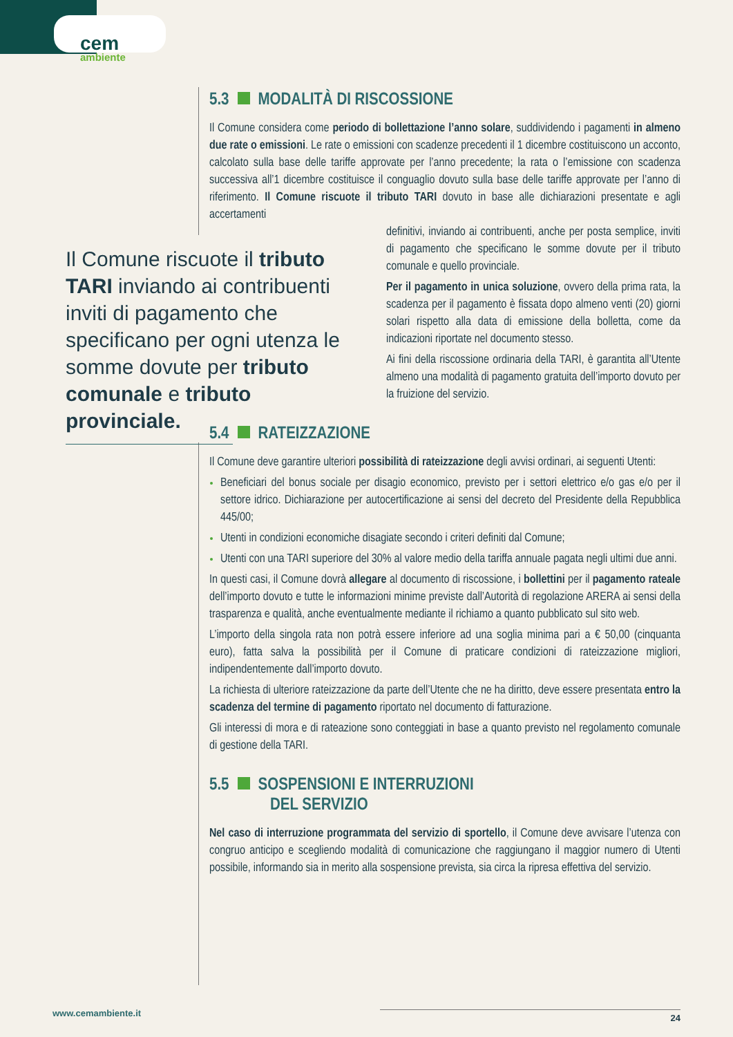cem
ambiente
Il Comune riscuote il tributo TARI inviando ai contribuenti inviti di pagamento che specificano per ogni utenza le somme dovute per tributo comunale e tributo provinciale.
5.3 MODALITÀ DI RISCOSSIONE
Il Comune considera come periodo di bollettazione l’anno solare, suddividendo i pagamenti in almeno due rate o emissioni. Le rate o emissioni con scadenze precedenti il 1 dicembre costituiscono un acconto, calcolato sulla base delle tariffe approvate per l’anno precedente; la rata o l’emissione con scadenza successiva all’1 dicembre costituisce il conguaglio dovuto sulla base delle tariffe approvate per l’anno di riferimento. Il Comune riscuote il tributo TARI dovuto in base alle dichiarazioni presentate e agli accertamenti
definitivi, inviando ai contribuenti, anche per posta semplice, inviti di pagamento che specificano le somme dovute per il tributo comunale e quello provinciale.
Per il pagamento in unica soluzione, ovvero della prima rata, la scadenza per il pagamento è fissata dopo almeno venti (20) giorni solari rispetto alla data di emissione della bolletta, come da indicazioni riportate nel documento stesso.
Ai fini della riscossione ordinaria della TARI, è garantita all’Utente almeno una modalità di pagamento gratuita dell’importo dovuto per la fruizione del servizio.
5.4 RATEIZZAZIONE
Il Comune deve garantire ulteriori possibilità di rateizzazione degli avvisi ordinari, ai seguenti Utenti:
Beneficiari del bonus sociale per disagio economico, previsto per i settori elettrico e/o gas e/o per il settore idrico. Dichiarazione per autocertificazione ai sensi del decreto del Presidente della Repubblica 445/00;
Utenti in condizioni economiche disagiate secondo i criteri definiti dal Comune;
Utenti con una TARI superiore del 30% al valore medio della tariffa annuale pagata negli ultimi due anni.
In questi casi, il Comune dovrà allegare al documento di riscossione, i bollettini per il pagamento rateale dell’importo dovuto e tutte le informazioni minime previste dall’Autorità di regolazione ARERA ai sensi della trasparenza e qualità, anche eventualmente mediante il richiamo a quanto pubblicato sul sito web.
L’importo della singola rata non potrà essere inferiore ad una soglia minima pari a € 50,00 (cinquanta euro), fatta salva la possibilità per il Comune di praticare condizioni di rateizzazione migliori, indipendentemente dall’importo dovuto.
La richiesta di ulteriore rateizzazione da parte dell’Utente che ne ha diritto, deve essere presentata entro la scadenza del termine di pagamento riportato nel documento di fatturazione.
Gli interessi di mora e di rateazione sono conteggiati in base a quanto previsto nel regolamento comunale di gestione della TARI.
5.5 SOSPENSIONI E INTERRUZIONI
DEL SERVIZIO
Nel caso di interruzione programmata del servizio di sportello, il Comune deve avvisare l’utenza con congruo anticipo e scegliendo modalità di comunicazione che raggiungano il maggior numero di Utenti possibile, informando sia in merito alla sospensione prevista, sia circa la ripresa effettiva del servizio.
www.cemambiente.it 24